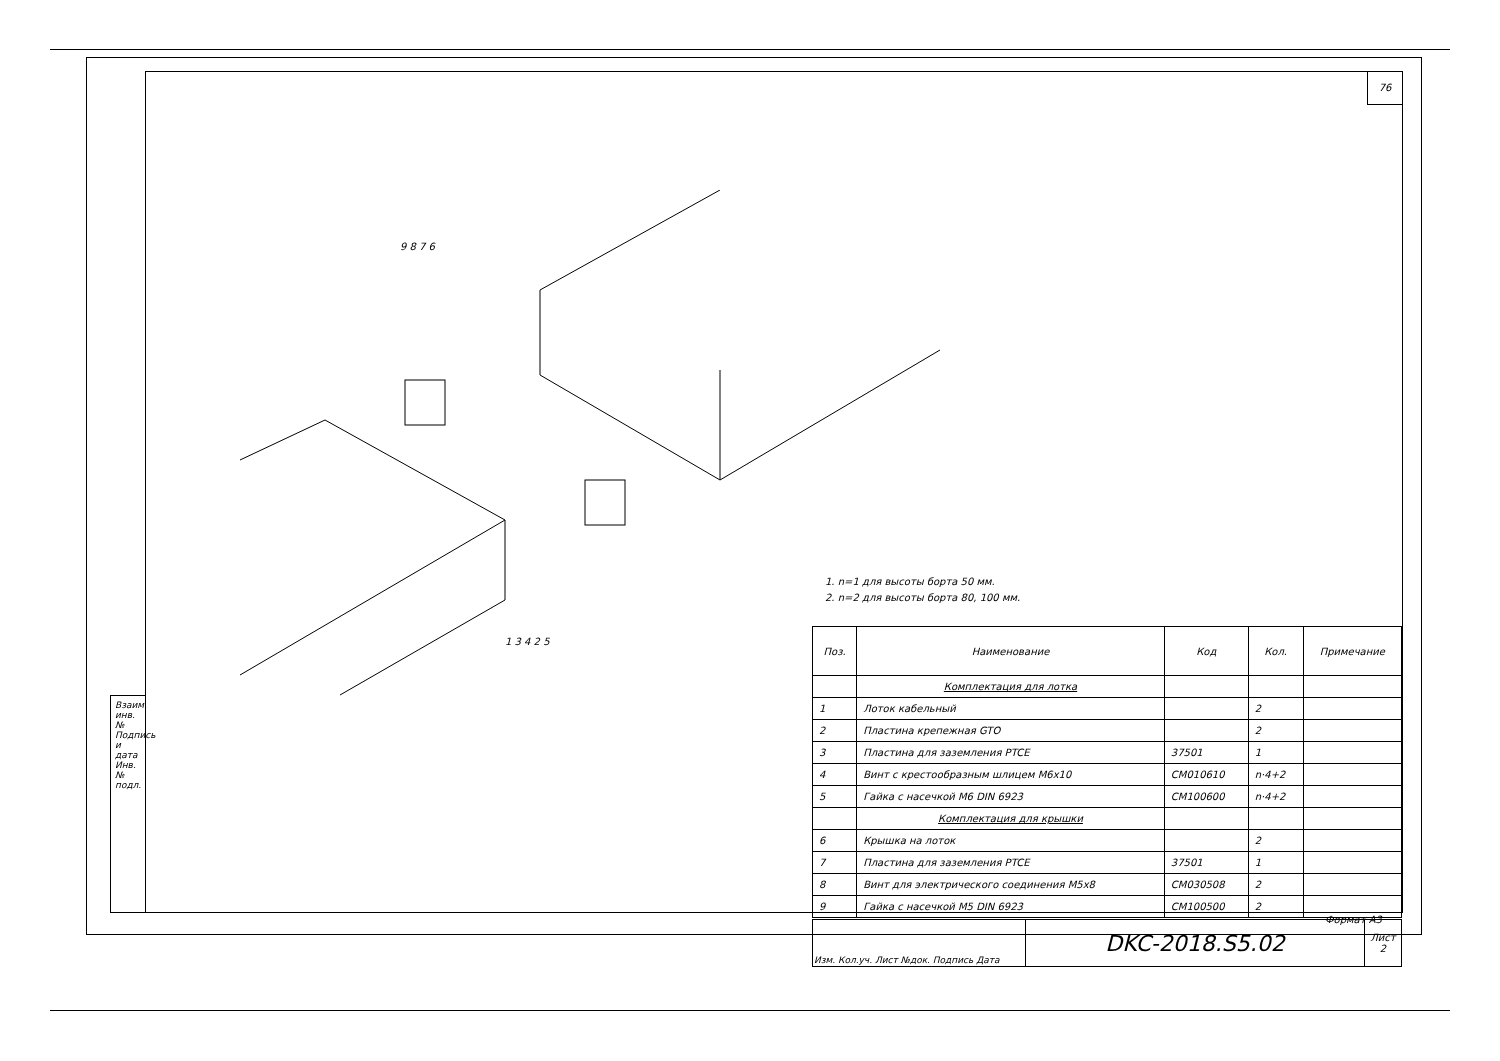76
Взаим. инв. № Подпись и дата Инв. № подл.
9 8 7 6
1 3 4 2 5
1. n=1 для высоты борта 50 мм.
2. n=2 для высоты борта 80, 100 мм.
| Поз. | Наименование | Код | Кол. | Примечание |
| --- | --- | --- | --- | --- |
| | Комплектация для лотка | | | |
| 1 | Лоток кабельный | | 2 | |
| 2 | Пластина крепежная GTO | | 2 | |
| 3 | Пластина для заземления PTCE | 37501 | 1 | |
| 4 | Винт с крестообразным шлицем M6x10 | CM010610 | n·4+2 | |
| 5 | Гайка с насечкой M6 DIN 6923 | CM100600 | n·4+2 | |
| | Комплектация для крышки | | | |
| 6 | Крышка на лоток | | 2 | |
| 7 | Пластина для заземления PTCE | 37501 | 1 | |
| 8 | Винт для электрического соединения M5x8 | CM030508 | 2 | |
| 9 | Гайка с насечкой M5 DIN 6923 | CM100500 | 2 | |
| Изм. Кол.уч. Лист №док. Подпись Дата | DKC-2018.S5.02 | Лист 2 |
Формат А3